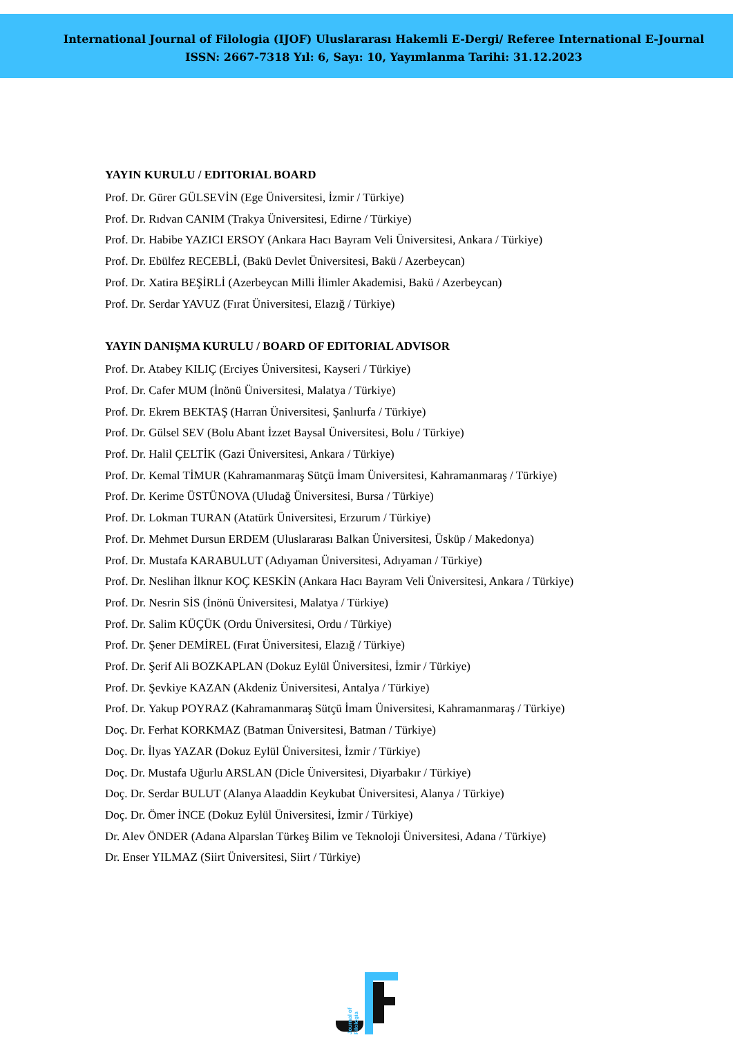International Journal of Filologia (IJOF) Uluslararası Hakemli E-Dergi/ Referee International E-Journal
ISSN: 2667-7318 Yıl: 6, Sayı: 10, Yayımlanma Tarihi: 31.12.2023
YAYIN KURULU / EDITORIAL BOARD
Prof. Dr. Gürer GÜLSEVİN (Ege Üniversitesi, İzmir / Türkiye)
Prof. Dr. Rıdvan CANIM (Trakya Üniversitesi, Edirne / Türkiye)
Prof. Dr. Habibe YAZICI ERSOY (Ankara Hacı Bayram Veli Üniversitesi, Ankara / Türkiye)
Prof. Dr. Ebülfez RECEBLİ, (Bakü Devlet Üniversitesi, Bakü / Azerbeycan)
Prof. Dr. Xatira BEŞİRLİ (Azerbeycan Milli İlimler Akademisi, Bakü / Azerbeycan)
Prof. Dr. Serdar YAVUZ (Fırat Üniversitesi, Elazığ / Türkiye)
YAYIN DANIŞMA KURULU / BOARD OF EDITORIAL ADVISOR
Prof. Dr. Atabey KILIÇ (Erciyes Üniversitesi, Kayseri / Türkiye)
Prof. Dr. Cafer MUM (İnönü Üniversitesi, Malatya / Türkiye)
Prof. Dr. Ekrem BEKTAŞ (Harran Üniversitesi, Şanlıurfa / Türkiye)
Prof. Dr. Gülsel SEV (Bolu Abant İzzet Baysal Üniversitesi, Bolu / Türkiye)
Prof. Dr. Halil ÇELTİK (Gazi Üniversitesi, Ankara / Türkiye)
Prof. Dr. Kemal TİMUR (Kahramanmaraş Sütçü İmam Üniversitesi, Kahramanmaraş / Türkiye)
Prof. Dr. Kerime ÜSTÜNOVA (Uludağ Üniversitesi, Bursa / Türkiye)
Prof. Dr. Lokman TURAN (Atatürk Üniversitesi, Erzurum / Türkiye)
Prof. Dr. Mehmet Dursun ERDEM (Uluslararası Balkan Üniversitesi, Üsküp / Makedonya)
Prof. Dr. Mustafa KARABULUT (Adıyaman Üniversitesi, Adıyaman / Türkiye)
Prof. Dr. Neslihan İlknur KOÇ KESKİN (Ankara Hacı Bayram Veli Üniversitesi, Ankara / Türkiye)
Prof. Dr. Nesrin SİS (İnönü Üniversitesi, Malatya / Türkiye)
Prof. Dr. Salim KÜÇÜK (Ordu Üniversitesi, Ordu / Türkiye)
Prof. Dr. Şener DEMİREL (Fırat Üniversitesi, Elazığ / Türkiye)
Prof. Dr. Şerif Ali BOZKAPLAN (Dokuz Eylül Üniversitesi, İzmir / Türkiye)
Prof. Dr. Şevkiye KAZAN (Akdeniz Üniversitesi, Antalya / Türkiye)
Prof. Dr. Yakup POYRAZ (Kahramanmaraş Sütçü İmam Üniversitesi, Kahramanmaraş / Türkiye)
Doç. Dr. Ferhat KORKMAZ (Batman Üniversitesi, Batman / Türkiye)
Doç. Dr. İlyas YAZAR (Dokuz Eylül Üniversitesi, İzmir / Türkiye)
Doç. Dr. Mustafa Uğurlu ARSLAN (Dicle Üniversitesi, Diyarbakır / Türkiye)
Doç. Dr. Serdar BULUT (Alanya Alaaddin Keykubat Üniversitesi, Alanya / Türkiye)
Doç. Dr. Ömer İNCE (Dokuz Eylül Üniversitesi, İzmir / Türkiye)
Dr. Alev ÖNDER (Adana Alparslan Türkeş Bilim ve Teknoloji Üniversitesi, Adana / Türkiye)
Dr. Enser YILMAZ (Siirt Üniversitesi, Siirt / Türkiye)
Journal of Filologia